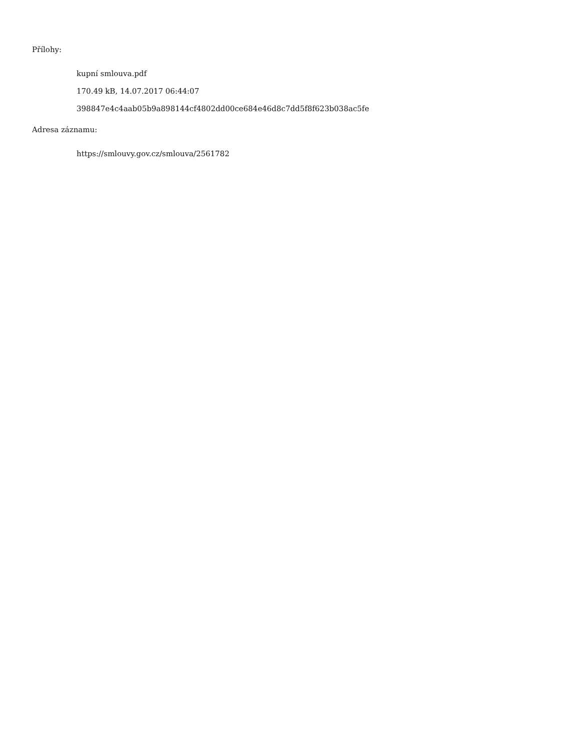Přílohy:
kupní smlouva.pdf
170.49 kB, 14.07.2017 06:44:07
398847e4c4aab05b9a898144cf4802dd00ce684e46d8c7dd5f8f623b038ac5fe
Adresa záznamu:
https://smlouvy.gov.cz/smlouva/2561782